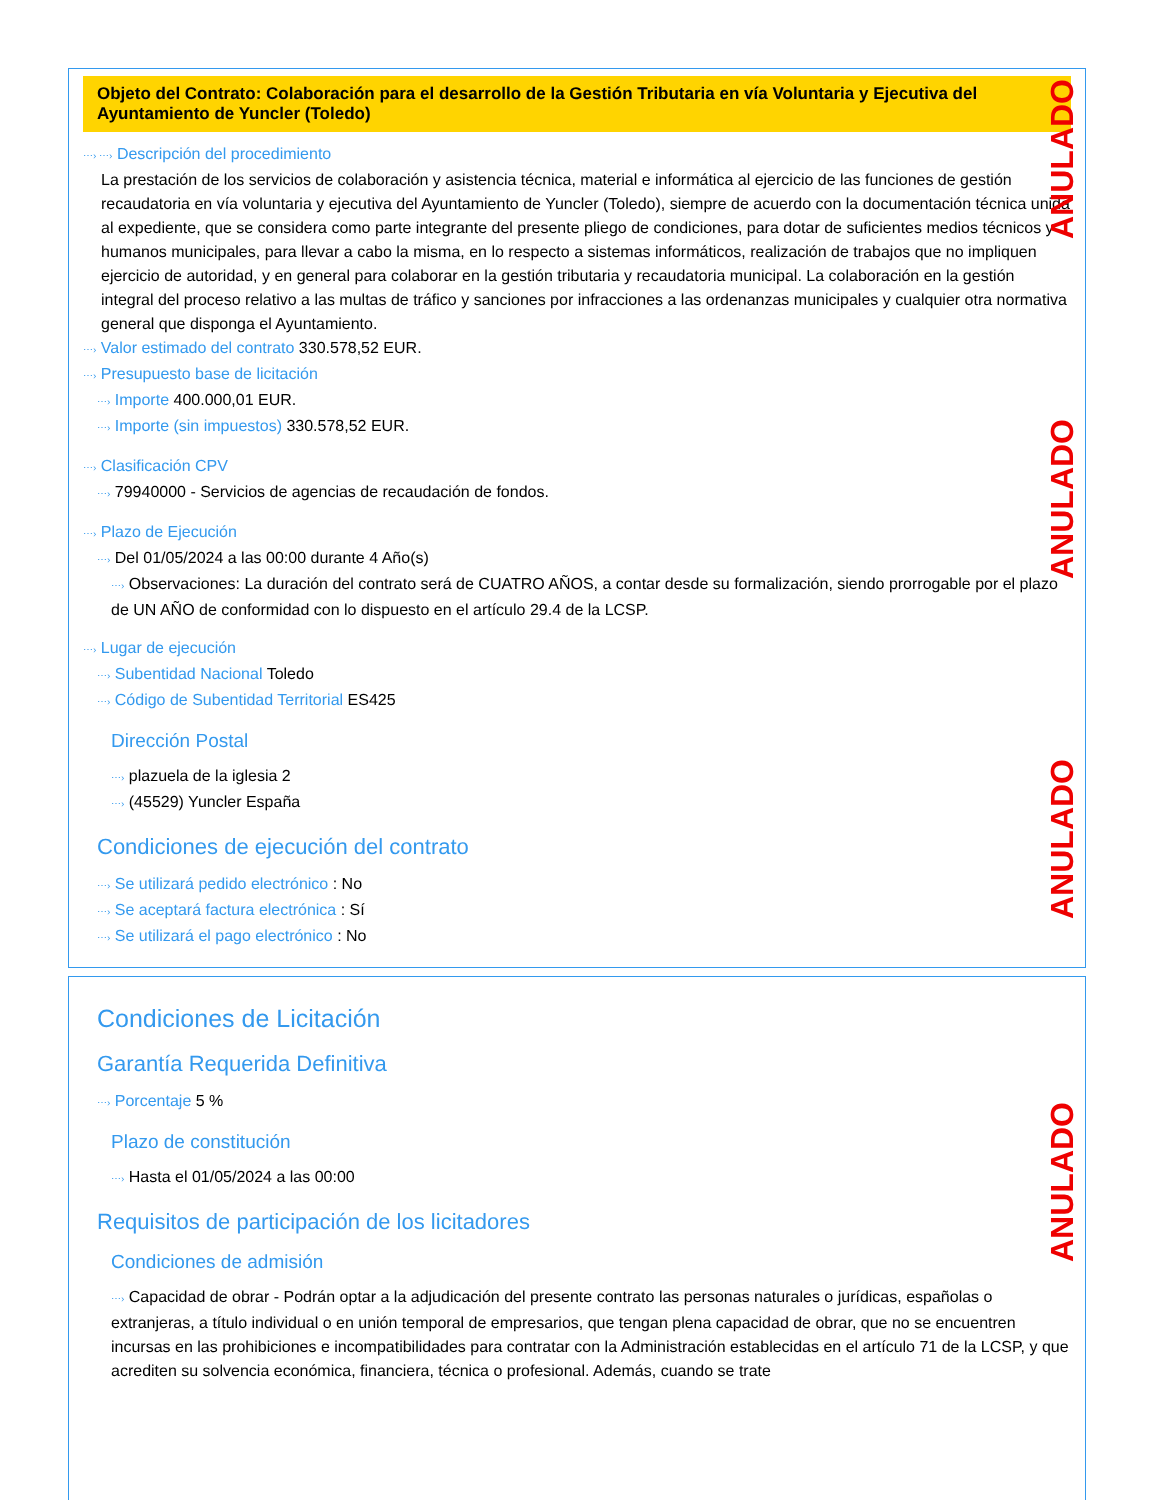Objeto del Contrato: Colaboración para el desarrollo de la Gestión Tributaria en vía Voluntaria y Ejecutiva del Ayuntamiento de Yuncler (Toledo)
⋯› ⋯› Descripción del procedimiento
La prestación de los servicios de colaboración y asistencia técnica, material e informática al ejercicio de las funciones de gestión recaudatoria en vía voluntaria y ejecutiva del Ayuntamiento de Yuncler (Toledo), siempre de acuerdo con la documentación técnica unida al expediente, que se considera como parte integrante del presente pliego de condiciones, para dotar de suficientes medios técnicos y humanos municipales, para llevar a cabo la misma, en lo respecto a sistemas informáticos, realización de trabajos que no impliquen ejercicio de autoridad, y en general para colaborar en la gestión tributaria y recaudatoria municipal. La colaboración en la gestión integral del proceso relativo a las multas de tráfico y sanciones por infracciones a las ordenanzas municipales y cualquier otra normativa general que disponga el Ayuntamiento.
⋯› Valor estimado del contrato 330.578,52 EUR.
⋯› Presupuesto base de licitación
⋯› Importe 400.000,01 EUR.
⋯› Importe (sin impuestos) 330.578,52 EUR.
⋯› Clasificación CPV
⋯› 79940000 - Servicios de agencias de recaudación de fondos.
⋯› Plazo de Ejecución
⋯› Del 01/05/2024 a las 00:00 durante 4 Año(s)
⋯› Observaciones: La duración del contrato será de CUATRO AÑOS, a contar desde su formalización, siendo prorrogable por el plazo de UN AÑO de conformidad con lo dispuesto en el artículo 29.4 de la LCSP.
⋯› Lugar de ejecución
⋯› Subentidad Nacional Toledo
⋯› Código de Subentidad Territorial ES425
Dirección Postal
⋯› plazuela de la iglesia 2
⋯› (45529) Yuncler España
Condiciones de ejecución del contrato
⋯› Se utilizará pedido electrónico : No
⋯› Se aceptará factura electrónica : Sí
⋯› Se utilizará el pago electrónico : No
ANULADO
ANULADO
ANULADO
Condiciones de Licitación
Garantía Requerida Definitiva
⋯› Porcentaje 5 %
Plazo de constitución
⋯› Hasta el 01/05/2024 a las 00:00
Requisitos de participación de los licitadores
Condiciones de admisión
⋯› Capacidad de obrar - Podrán optar a la adjudicación del presente contrato las personas naturales o jurídicas, españolas o extranjeras, a título individual o en unión temporal de empresarios, que tengan plena capacidad de obrar, que no se encuentren incursas en las prohibiciones e incompatibilidades para contratar con la Administración establecidas en el artículo 71 de la LCSP, y que acrediten su solvencia económica, financiera, técnica o profesional. Además, cuando se trate
ANULADO